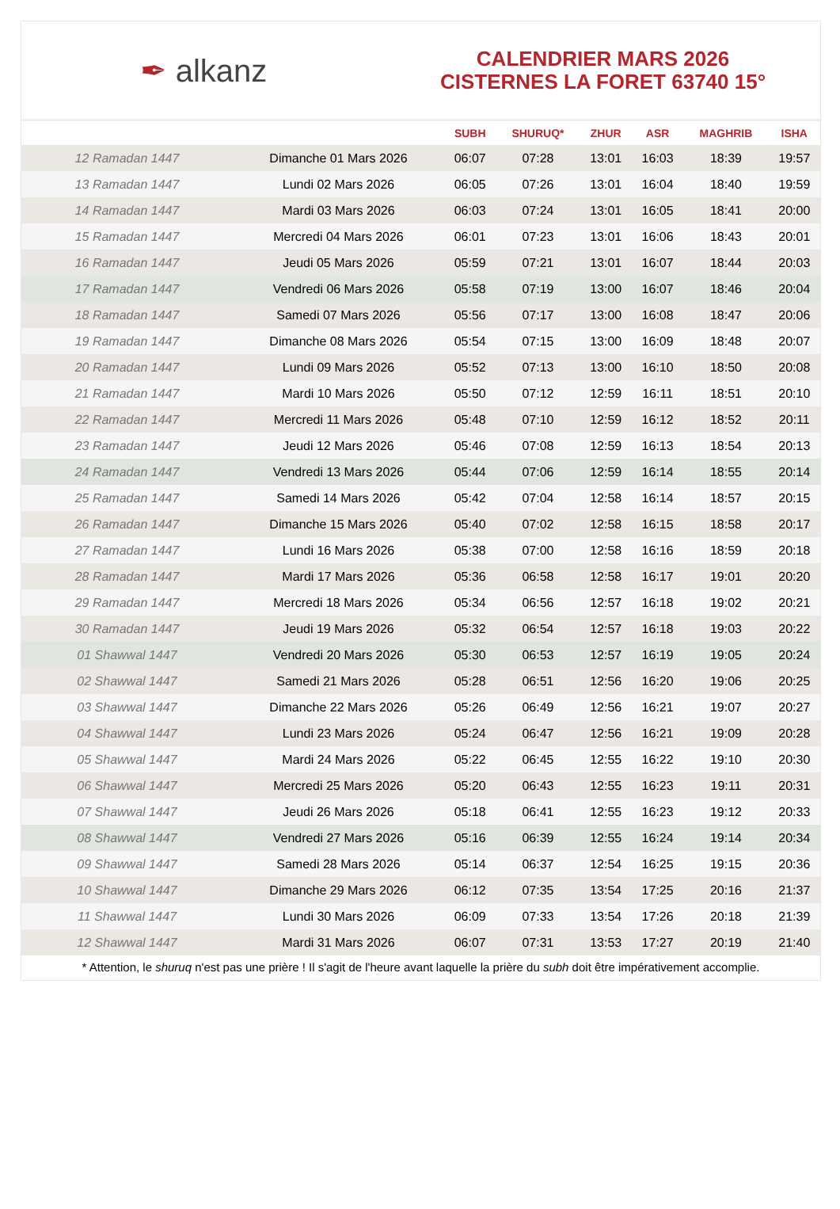✒ alkanz
CALENDRIER MARS 2026
CISTERNES LA FORET 63740 15°
| | | SUBH | SHURUQ* | ZHUR | ASR | MAGHRIB | ISHA |
| --- | --- | --- | --- | --- | --- | --- | --- |
| 12 Ramadan 1447 | Dimanche 01 Mars 2026 | 06:07 | 07:28 | 13:01 | 16:03 | 18:39 | 19:57 |
| 13 Ramadan 1447 | Lundi 02 Mars 2026 | 06:05 | 07:26 | 13:01 | 16:04 | 18:40 | 19:59 |
| 14 Ramadan 1447 | Mardi 03 Mars 2026 | 06:03 | 07:24 | 13:01 | 16:05 | 18:41 | 20:00 |
| 15 Ramadan 1447 | Mercredi 04 Mars 2026 | 06:01 | 07:23 | 13:01 | 16:06 | 18:43 | 20:01 |
| 16 Ramadan 1447 | Jeudi 05 Mars 2026 | 05:59 | 07:21 | 13:01 | 16:07 | 18:44 | 20:03 |
| 17 Ramadan 1447 | Vendredi 06 Mars 2026 | 05:58 | 07:19 | 13:00 | 16:07 | 18:46 | 20:04 |
| 18 Ramadan 1447 | Samedi 07 Mars 2026 | 05:56 | 07:17 | 13:00 | 16:08 | 18:47 | 20:06 |
| 19 Ramadan 1447 | Dimanche 08 Mars 2026 | 05:54 | 07:15 | 13:00 | 16:09 | 18:48 | 20:07 |
| 20 Ramadan 1447 | Lundi 09 Mars 2026 | 05:52 | 07:13 | 13:00 | 16:10 | 18:50 | 20:08 |
| 21 Ramadan 1447 | Mardi 10 Mars 2026 | 05:50 | 07:12 | 12:59 | 16:11 | 18:51 | 20:10 |
| 22 Ramadan 1447 | Mercredi 11 Mars 2026 | 05:48 | 07:10 | 12:59 | 16:12 | 18:52 | 20:11 |
| 23 Ramadan 1447 | Jeudi 12 Mars 2026 | 05:46 | 07:08 | 12:59 | 16:13 | 18:54 | 20:13 |
| 24 Ramadan 1447 | Vendredi 13 Mars 2026 | 05:44 | 07:06 | 12:59 | 16:14 | 18:55 | 20:14 |
| 25 Ramadan 1447 | Samedi 14 Mars 2026 | 05:42 | 07:04 | 12:58 | 16:14 | 18:57 | 20:15 |
| 26 Ramadan 1447 | Dimanche 15 Mars 2026 | 05:40 | 07:02 | 12:58 | 16:15 | 18:58 | 20:17 |
| 27 Ramadan 1447 | Lundi 16 Mars 2026 | 05:38 | 07:00 | 12:58 | 16:16 | 18:59 | 20:18 |
| 28 Ramadan 1447 | Mardi 17 Mars 2026 | 05:36 | 06:58 | 12:58 | 16:17 | 19:01 | 20:20 |
| 29 Ramadan 1447 | Mercredi 18 Mars 2026 | 05:34 | 06:56 | 12:57 | 16:18 | 19:02 | 20:21 |
| 30 Ramadan 1447 | Jeudi 19 Mars 2026 | 05:32 | 06:54 | 12:57 | 16:18 | 19:03 | 20:22 |
| 01 Shawwal 1447 | Vendredi 20 Mars 2026 | 05:30 | 06:53 | 12:57 | 16:19 | 19:05 | 20:24 |
| 02 Shawwal 1447 | Samedi 21 Mars 2026 | 05:28 | 06:51 | 12:56 | 16:20 | 19:06 | 20:25 |
| 03 Shawwal 1447 | Dimanche 22 Mars 2026 | 05:26 | 06:49 | 12:56 | 16:21 | 19:07 | 20:27 |
| 04 Shawwal 1447 | Lundi 23 Mars 2026 | 05:24 | 06:47 | 12:56 | 16:21 | 19:09 | 20:28 |
| 05 Shawwal 1447 | Mardi 24 Mars 2026 | 05:22 | 06:45 | 12:55 | 16:22 | 19:10 | 20:30 |
| 06 Shawwal 1447 | Mercredi 25 Mars 2026 | 05:20 | 06:43 | 12:55 | 16:23 | 19:11 | 20:31 |
| 07 Shawwal 1447 | Jeudi 26 Mars 2026 | 05:18 | 06:41 | 12:55 | 16:23 | 19:12 | 20:33 |
| 08 Shawwal 1447 | Vendredi 27 Mars 2026 | 05:16 | 06:39 | 12:55 | 16:24 | 19:14 | 20:34 |
| 09 Shawwal 1447 | Samedi 28 Mars 2026 | 05:14 | 06:37 | 12:54 | 16:25 | 19:15 | 20:36 |
| 10 Shawwal 1447 | Dimanche 29 Mars 2026 | 06:12 | 07:35 | 13:54 | 17:25 | 20:16 | 21:37 |
| 11 Shawwal 1447 | Lundi 30 Mars 2026 | 06:09 | 07:33 | 13:54 | 17:26 | 20:18 | 21:39 |
| 12 Shawwal 1447 | Mardi 31 Mars 2026 | 06:07 | 07:31 | 13:53 | 17:27 | 20:19 | 21:40 |
* Attention, le shuruq n'est pas une prière ! Il s'agit de l'heure avant laquelle la prière du subh doit être impérativement accomplie.